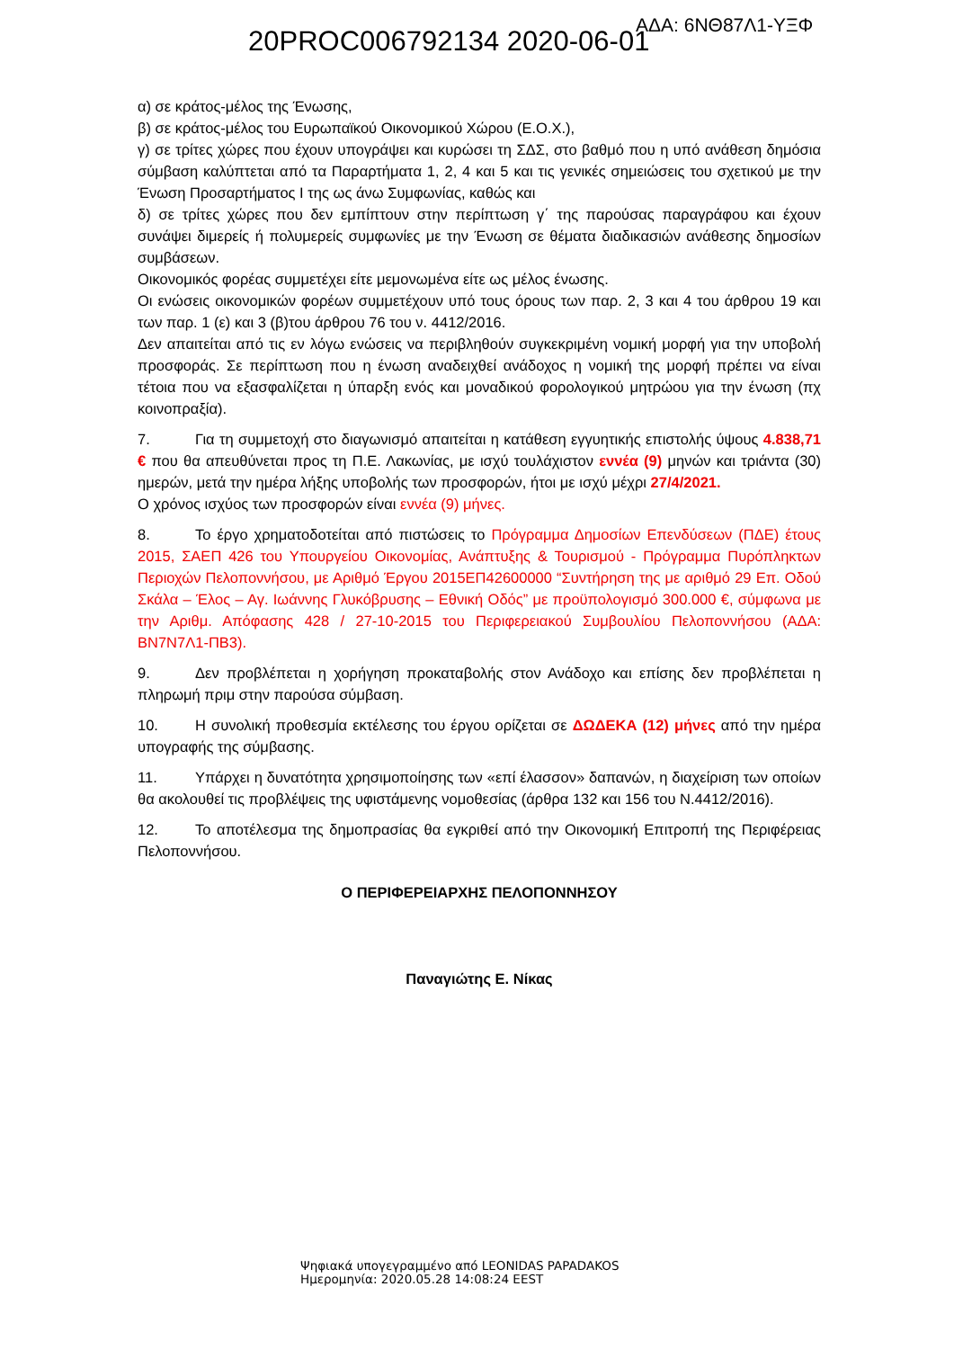ΑΔΑ: 6ΝΘ87Λ1-ΥΞΦ
20PROC006792134 2020-06-01
α) σε κράτος-μέλος της Ένωσης,
β) σε κράτος-μέλος του Ευρωπαϊκού Οικονομικού Χώρου (Ε.Ο.Χ.),
γ) σε τρίτες χώρες που έχουν υπογράψει και κυρώσει τη ΣΔΣ, στο βαθμό που η υπό ανάθεση δημόσια σύμβαση καλύπτεται από τα Παραρτήματα 1, 2, 4 και 5 και τις γενικές σημειώσεις του σχετικού με την Ένωση Προσαρτήματος Ι της ως άνω Συμφωνίας, καθώς και
δ) σε τρίτες χώρες που δεν εμπίπτουν στην περίπτωση γ΄ της παρούσας παραγράφου και έχουν συνάψει διμερείς ή πολυμερείς συμφωνίες με την Ένωση σε θέματα διαδικασιών ανάθεσης δημοσίων συμβάσεων.
Οικονομικός φορέας συμμετέχει είτε μεμονωμένα είτε ως μέλος ένωσης.
Οι ενώσεις οικονομικών φορέων συμμετέχουν υπό τους όρους των παρ. 2, 3 και 4 του άρθρου 19 και των παρ. 1 (ε) και 3 (β)του άρθρου 76 του ν. 4412/2016.
Δεν απαιτείται από τις εν λόγω ενώσεις να περιβληθούν συγκεκριμένη νομική μορφή για την υποβολή προσφοράς. Σε περίπτωση που η ένωση αναδειχθεί ανάδοχος η νομική της μορφή πρέπει να είναι τέτοια που να εξασφαλίζεται η ύπαρξη ενός και μοναδικού φορολογικού μητρώου για την ένωση (πχ κοινοπραξία).
7. Για τη συμμετοχή στο διαγωνισμό απαιτείται η κατάθεση εγγυητικής επιστολής ύψους 4.838,71 € που θα απευθύνεται προς τη Π.Ε. Λακωνίας, με ισχύ τουλάχιστον εννέα (9) μηνών και τριάντα (30) ημερών, μετά την ημέρα λήξης υποβολής των προσφορών, ήτοι με ισχύ μέχρι 27/4/2021.
Ο χρόνος ισχύος των προσφορών είναι εννέα (9) μήνες.
8. Το έργο χρηματοδοτείται από πιστώσεις το Πρόγραμμα Δημοσίων Επενδύσεων (ΠΔΕ) έτους 2015, ΣΑΕΠ 426 του Υπουργείου Οικονομίας, Ανάπτυξης & Τουρισμού - Πρόγραμμα Πυρόπληκτων Περιοχών Πελοποννήσου, με Αριθμό Έργου 2015ΕΠ42600000 “Συντήρηση της με αριθμό 29 Επ. Οδού Σκάλα – Έλος – Αγ. Ιωάννης Γλυκόβρυσης – Εθνική Οδός” με προϋπολογισμό 300.000 €, σύμφωνα με την Αριθμ. Απόφασης 428 / 27-10-2015 του Περιφερειακού Συμβουλίου Πελοποννήσου (ΑΔΑ: ΒΝ7Ν7Λ1-ΠΒ3).
9. Δεν προβλέπεται η χορήγηση προκαταβολής στον Ανάδοχο και επίσης δεν προβλέπεται η πληρωμή πριμ στην παρούσα σύμβαση.
10. Η συνολική προθεσμία εκτέλεσης του έργου ορίζεται σε ΔΩΔΕΚΑ (12) μήνες από την ημέρα υπογραφής της σύμβασης.
11. Υπάρχει η δυνατότητα χρησιμοποίησης των «επί έλασσον» δαπανών, η διαχείριση των οποίων θα ακολουθεί τις προβλέψεις της υφιστάμενης νομοθεσίας (άρθρα 132 και 156 του Ν.4412/2016).
12. Το αποτέλεσμα της δημοπρασίας θα εγκριθεί από την Οικονομική Επιτροπή της Περιφέρειας Πελοποννήσου.
Ο ΠΕΡΙΦΕΡΕΙΑΡΧΗΣ ΠΕΛΟΠΟΝΝΗΣΟΥ
Παναγιώτης Ε. Νίκας
Ψηφιακά υπογεγραμμένο από LEONIDAS PAPADAKOS
Ημερομηνία: 2020.05.28 14:08:24 EEST